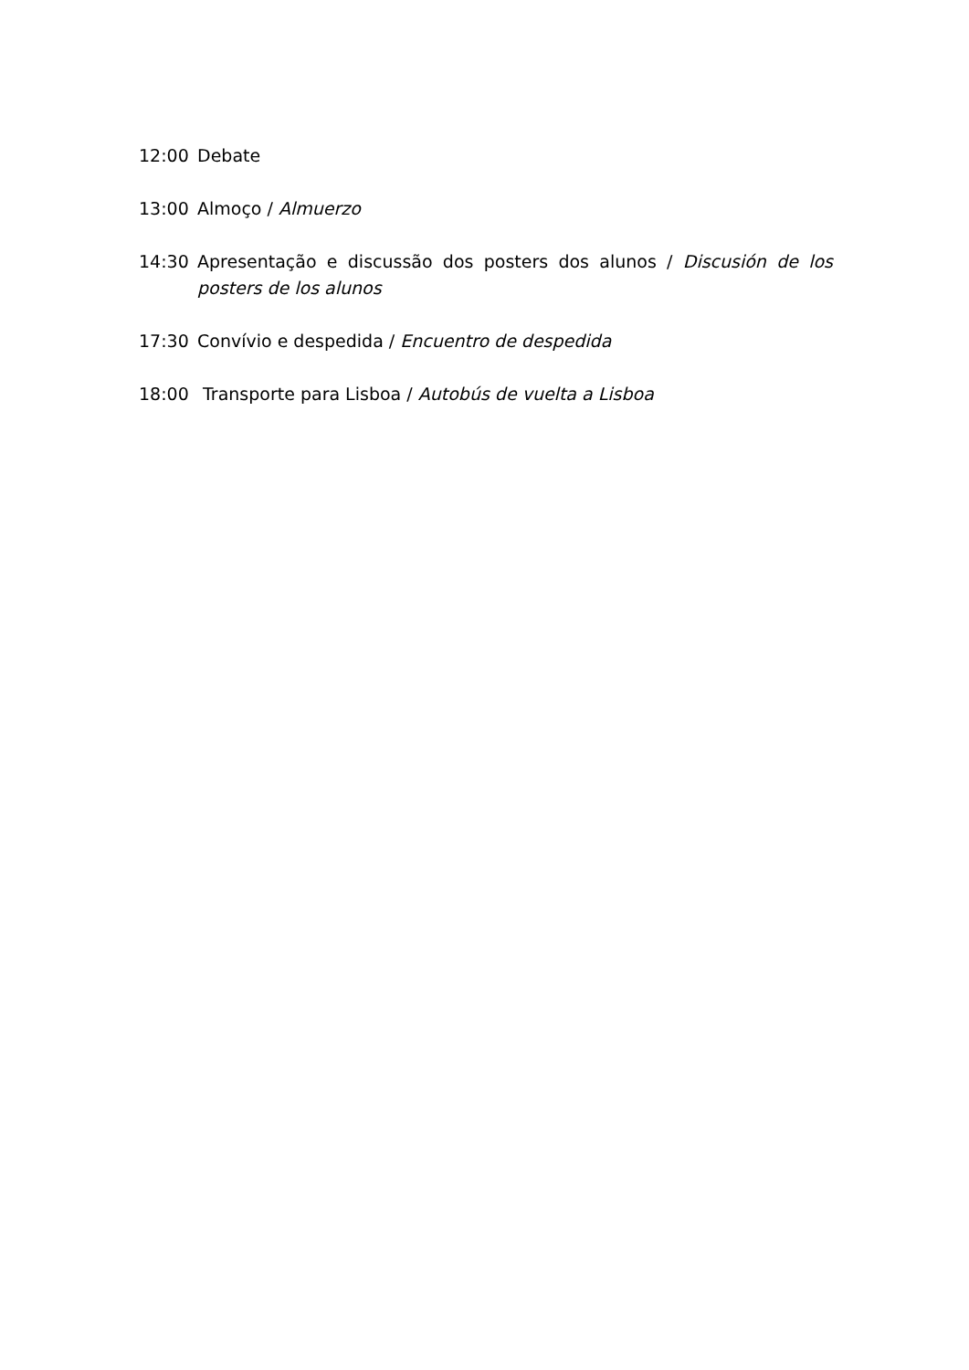12:00 Debate
13:00 Almoço / Almuerzo
14:30 Apresentação e discussão dos posters dos alunos / Discusión de los posters de los alunos
17:30 Convívio e despedida / Encuentro de despedida
18:00 Transporte para Lisboa / Autobús de vuelta a Lisboa